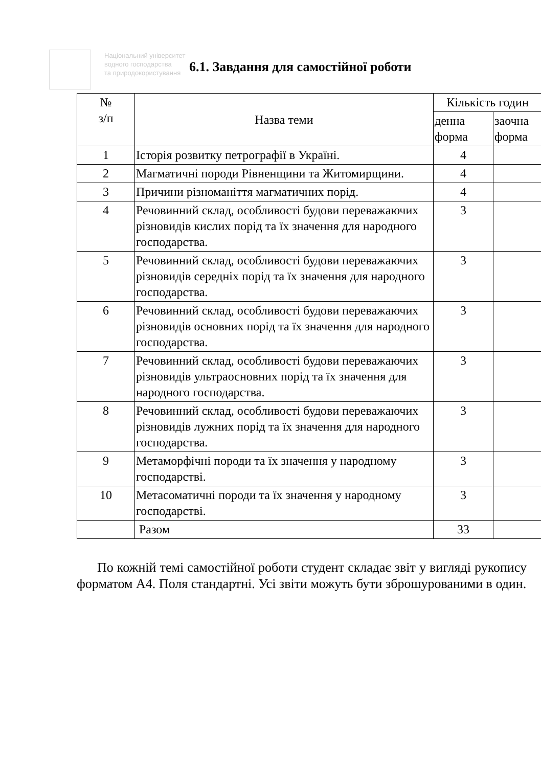Національний університет
водного господарства
та природокористування
6.1. Завдання для самостійної роботи
| № з/п | Назва теми | Кількість годин | |
| --- | --- | --- | --- |
| | | денна форма | заочна форма |
| 1 | Історія розвитку петрографії в Україні. | 4 | |
| 2 | Магматичні породи Рівненщини та Житомирщини. | 4 | |
| 3 | Причини різноманіття магматичних порід. | 4 | |
| 4 | Речовинний склад, особливості будови переважаючих різновидів кислих порід та їх значення для народного господарства. | 3 | |
| 5 | Речовинний склад, особливості будови переважаючих різновидів середніх порід та їх значення для народного господарства. | 3 | |
| 6 | Речовинний склад, особливості будови переважаючих різновидів основних порід та їх значення для народного господарства. | 3 | |
| 7 | Речовинний склад, особливості будови переважаючих різновидів ультраосновних порід та їх значення для народного господарства. | 3 | |
| 8 | Речовинний склад, особливості будови переважаючих різновидів лужних порід та їх значення для народного господарства. | 3 | |
| 9 | Метаморфічні породи та їх значення у народному господарстві. | 3 | |
| 10 | Метасоматичні породи та їх значення у народному господарстві. | 3 | |
| | Разом | 33 | |
По кожній темі самостійної роботи студент складає звіт у вигляді рукопису форматом А4. Поля стандартні. Усі звіти можуть бути зброшурованими в один.